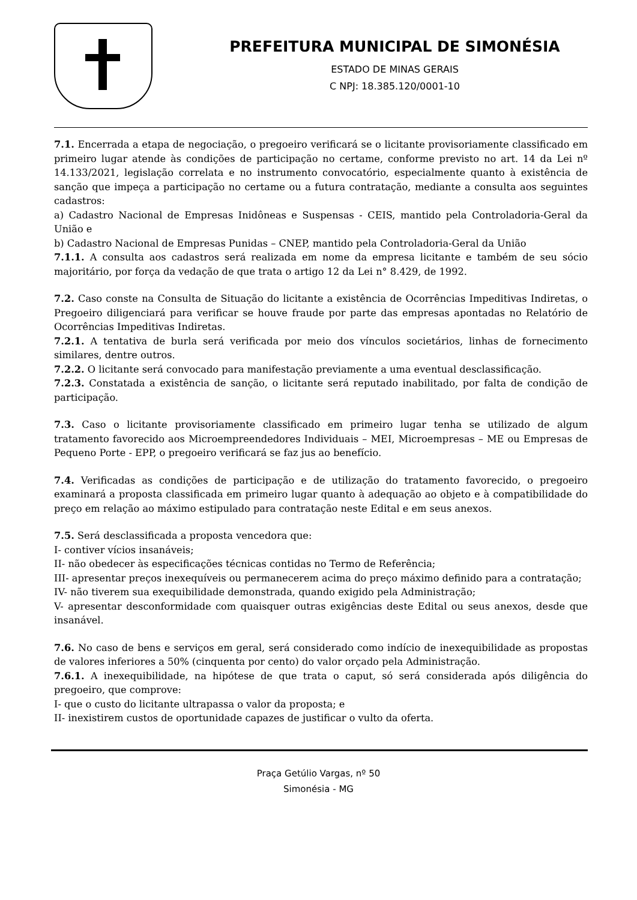PREFEITURA MUNICIPAL DE SIMONÉSIA
ESTADO DE MINAS GERAIS
C NPJ: 18.385.120/0001-10
7.1. Encerrada a etapa de negociação, o pregoeiro verificará se o licitante provisoriamente classificado em primeiro lugar atende às condições de participação no certame, conforme previsto no art. 14 da Lei nº 14.133/2021, legislação correlata e no instrumento convocatório, especialmente quanto à existência de sanção que impeça a participação no certame ou a futura contratação, mediante a consulta aos seguintes cadastros:
a) Cadastro Nacional de Empresas Inidôneas e Suspensas - CEIS, mantido pela Controladoria-Geral da União e
b) Cadastro Nacional de Empresas Punidas – CNEP, mantido pela Controladoria-Geral da União
7.1.1. A consulta aos cadastros será realizada em nome da empresa licitante e também de seu sócio majoritário, por força da vedação de que trata o artigo 12 da Lei n° 8.429, de 1992.
7.2. Caso conste na Consulta de Situação do licitante a existência de Ocorrências Impeditivas Indiretas, o Pregoeiro diligenciará para verificar se houve fraude por parte das empresas apontadas no Relatório de Ocorrências Impeditivas Indiretas.
7.2.1. A tentativa de burla será verificada por meio dos vínculos societários, linhas de fornecimento similares, dentre outros.
7.2.2. O licitante será convocado para manifestação previamente a uma eventual desclassificação.
7.2.3. Constatada a existência de sanção, o licitante será reputado inabilitado, por falta de condição de participação.
7.3. Caso o licitante provisoriamente classificado em primeiro lugar tenha se utilizado de algum tratamento favorecido aos Microempreendedores Individuais – MEI, Microempresas – ME ou Empresas de Pequeno Porte - EPP, o pregoeiro verificará se faz jus ao benefício.
7.4. Verificadas as condições de participação e de utilização do tratamento favorecido, o pregoeiro examinará a proposta classificada em primeiro lugar quanto à adequação ao objeto e à compatibilidade do preço em relação ao máximo estipulado para contratação neste Edital e em seus anexos.
7.5. Será desclassificada a proposta vencedora que:
I- contiver vícios insanáveis;
II- não obedecer às especificações técnicas contidas no Termo de Referência;
III- apresentar preços inexequíveis ou permanecerem acima do preço máximo definido para a contratação;
IV- não tiverem sua exequibilidade demonstrada, quando exigido pela Administração;
V- apresentar desconformidade com quaisquer outras exigências deste Edital ou seus anexos, desde que insanável.
7.6. No caso de bens e serviços em geral, será considerado como indício de inexequibilidade as propostas de valores inferiores a 50% (cinquenta por cento) do valor orçado pela Administração.
7.6.1. A inexequibilidade, na hipótese de que trata o caput, só será considerada após diligência do pregoeiro, que comprove:
I- que o custo do licitante ultrapassa o valor da proposta; e
II- inexistirem custos de oportunidade capazes de justificar o vulto da oferta.
Praça Getúlio Vargas, nº 50
Simonésia - MG